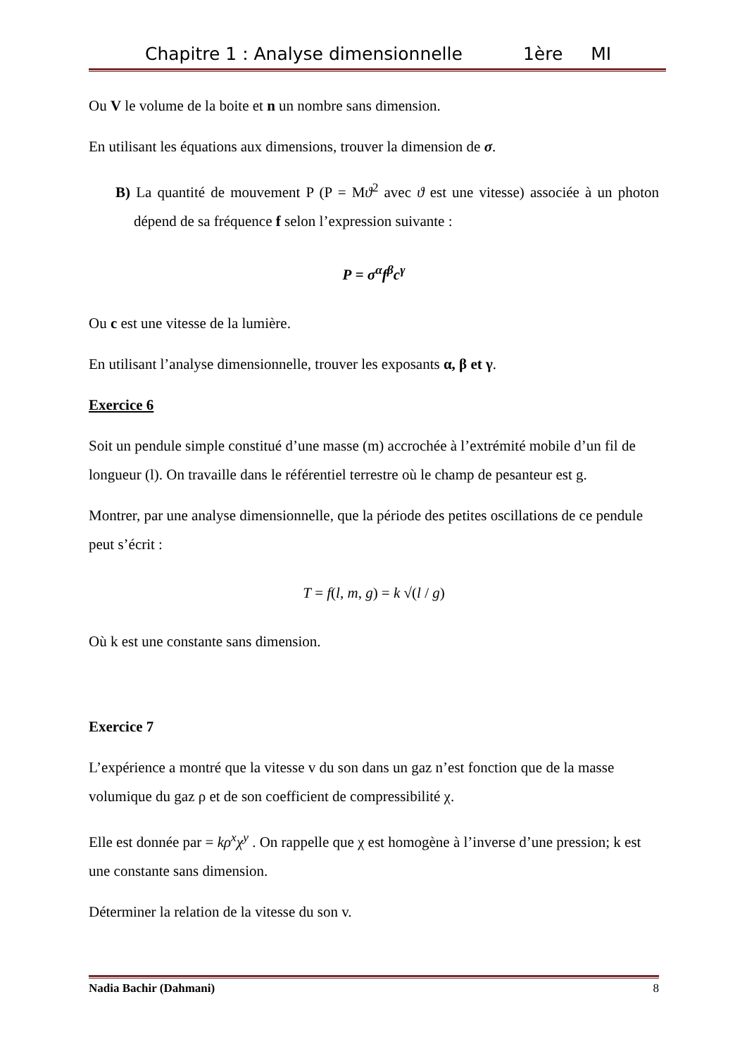Chapitre 1 : Analyse dimensionnelle 1ère MI
Ou V le volume de la boite et n un nombre sans dimension.
En utilisant les équations aux dimensions, trouver la dimension de σ.
B) La quantité de mouvement P (P = Mϑ<sup>2</sup> avec ϑ est une vitesse) associée à un photon dépend de sa fréquence f selon l’expression suivante :
P = σ<sup>α</sup>f<sup>β</sup>c<sup>γ</sup>
Ou c est une vitesse de la lumière.
En utilisant l’analyse dimensionnelle, trouver les exposants α, β et γ.
Exercice 6
Soit un pendule simple constitué d’une masse (m) accrochée à l’extrémité mobile d’un fil de longueur (l). On travaille dans le référentiel terrestre où le champ de pesanteur est g.
Montrer, par une analyse dimensionnelle, que la période des petites oscillations de ce pendule peut s’écrit :
T = f(l, m, g) = k √(l / g)
Où k est une constante sans dimension.
Exercice 7
L’expérience a montré que la vitesse v du son dans un gaz n’est fonction que de la masse volumique du gaz ρ et de son coefficient de compressibilité χ.
Elle est donnée par = kρ<sup>x</sup>χ<sup>y</sup> . On rappelle que χ est homogène à l’inverse d’une pression; k est une constante sans dimension.
Déterminer la relation de la vitesse du son v.
Nadia Bachir (Dahmani) 8